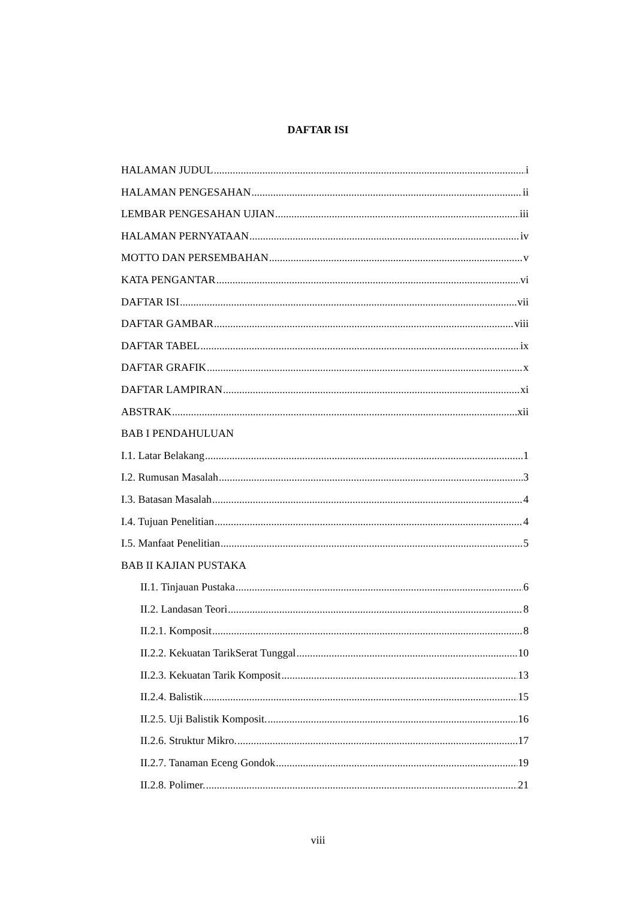DAFTAR ISI
HALAMAN JUDUL i
HALAMAN PENGESAHAN ii
LEMBAR PENGESAHAN UJIAN iii
HALAMAN PERNYATAAN iv
MOTTO DAN PERSEMBAHAN v
KATA PENGANTAR vi
DAFTAR ISI vii
DAFTAR GAMBAR viii
DAFTAR TABEL ix
DAFTAR GRAFIK x
DAFTAR LAMPIRAN xi
ABSTRAK xii
BAB I PENDAHULUAN
I.1. Latar Belakang 1
I.2. Rumusan Masalah 3
I.3. Batasan Masalah 4
I.4. Tujuan Penelitian 4
I.5. Manfaat Penelitian 5
BAB II KAJIAN PUSTAKA
II.1. Tinjauan Pustaka 6
II.2. Landasan Teori 8
II.2.1. Komposit 8
II.2.2. Kekuatan TarikSerat Tunggal 10
II.2.3. Kekuatan Tarik Komposit 13
II.2.4. Balistik 15
II.2.5. Uji Balistik Komposit. 16
II.2.6. Struktur Mikro. 17
II.2.7. Tanaman Eceng Gondok 19
II.2.8. Polimer. 21
viii